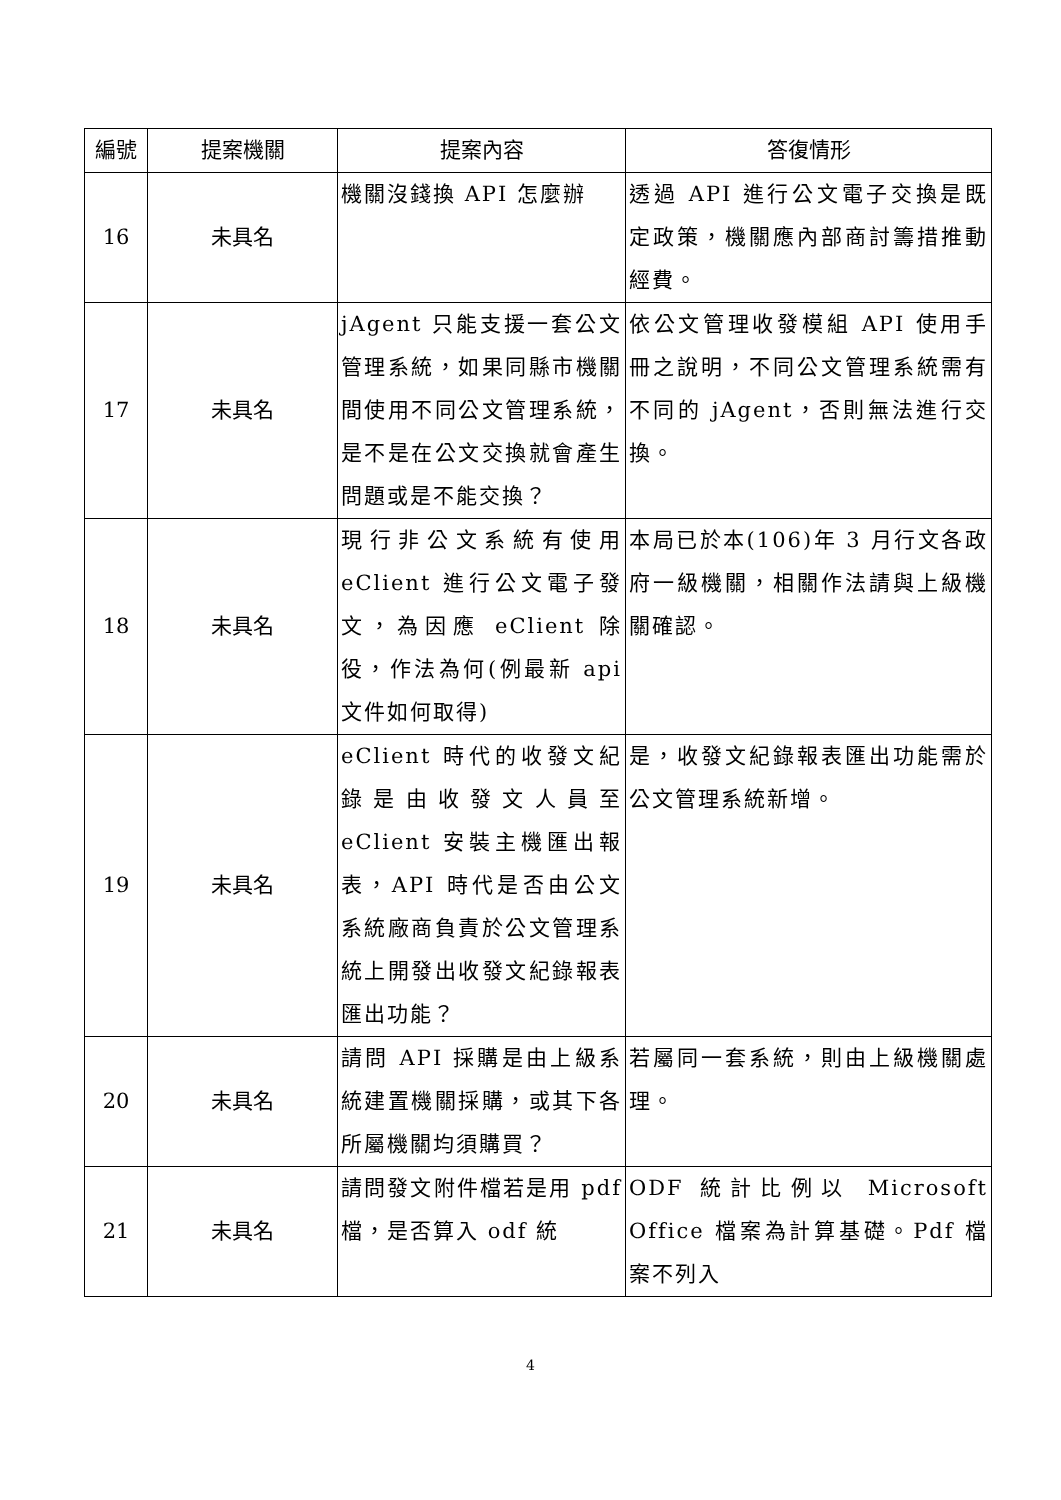| 編號 | 提案機關 | 提案內容 | 答復情形 |
| --- | --- | --- | --- |
| 16 | 未具名 | 機關沒錢換 API 怎麼辦 | 透過 API 進行公文電子交換是既定政策，機關應內部商討籌措推動經費。 |
| 17 | 未具名 | jAgent 只能支援一套公文管理系統，如果同縣市機關間使用不同公文管理系統，是不是在公文交換就會產生問題或是不能交換？ | 依公文管理收發模組 API 使用手冊之說明，不同公文管理系統需有不同的 jAgent，否則無法進行交換。 |
| 18 | 未具名 | 現行非公文系統有使用 eClient 進行公文電子發文，為因應 eClient 除役，作法為何(例最新 api 文件如何取得) | 本局已於本(106)年 3 月行文各政府一級機關，相關作法請與上級機關確認。 |
| 19 | 未具名 | eClient 時代的收發文紀錄是由收發文人員至 eClient 安裝主機匯出報表，API 時代是否由公文系統廠商負責於公文管理系統上開發出收發文紀錄報表匯出功能？ | 是，收發文紀錄報表匯出功能需於公文管理系統新增。 |
| 20 | 未具名 | 請問 API 採購是由上級系統建置機關採購，或其下各所屬機關均須購買？ | 若屬同一套系統，則由上級機關處理。 |
| 21 | 未具名 | 請問發文附件檔若是用 pdf 檔，是否算入 odf 統 | ODF 統計比例以 Microsoft Office 檔案為計算基礎。Pdf 檔案不列入 |
4